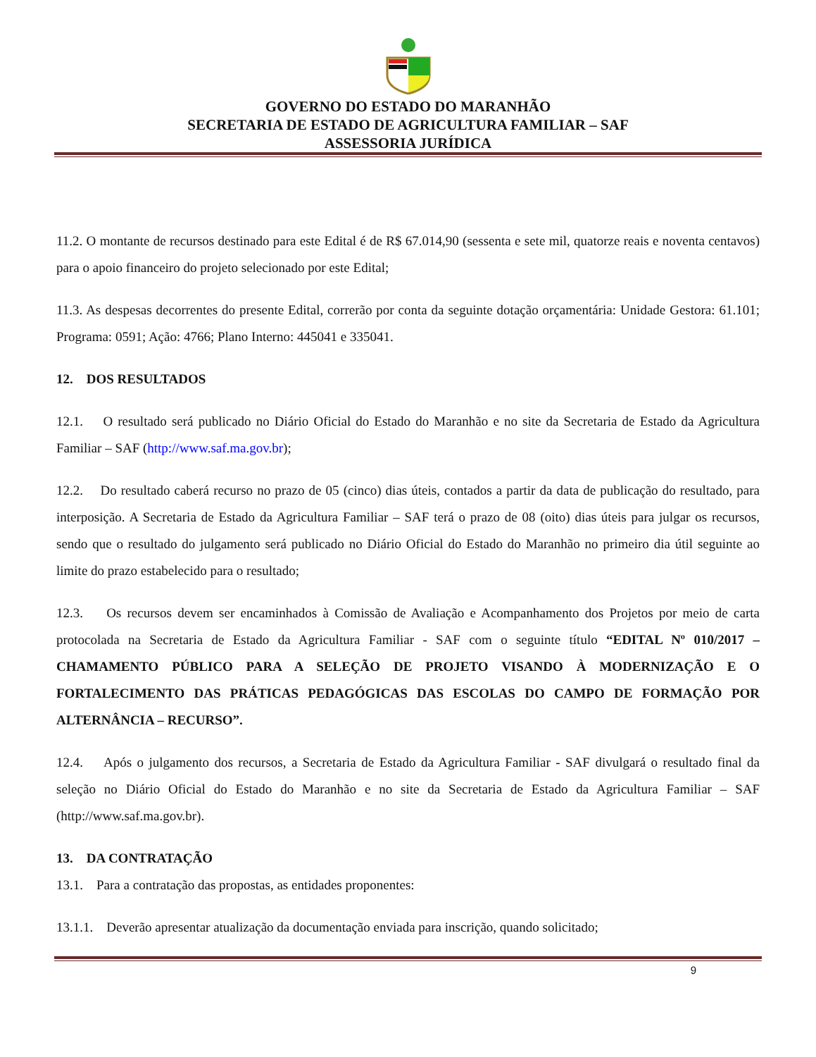GOVERNO DO ESTADO DO MARANHÃO
SECRETARIA DE ESTADO DE AGRICULTURA FAMILIAR – SAF
ASSESSORIA JURÍDICA
11.2. O montante de recursos destinado para este Edital é de R$ 67.014,90 (sessenta e sete mil, quatorze reais e noventa centavos) para o apoio financeiro do projeto selecionado por este Edital;
11.3. As despesas decorrentes do presente Edital, correrão por conta da seguinte dotação orçamentária: Unidade Gestora: 61.101; Programa: 0591; Ação: 4766; Plano Interno: 445041 e 335041.
12. DOS RESULTADOS
12.1. O resultado será publicado no Diário Oficial do Estado do Maranhão e no site da Secretaria de Estado da Agricultura Familiar – SAF (http://www.saf.ma.gov.br);
12.2. Do resultado caberá recurso no prazo de 05 (cinco) dias úteis, contados a partir da data de publicação do resultado, para interposição. A Secretaria de Estado da Agricultura Familiar – SAF terá o prazo de 08 (oito) dias úteis para julgar os recursos, sendo que o resultado do julgamento será publicado no Diário Oficial do Estado do Maranhão no primeiro dia útil seguinte ao limite do prazo estabelecido para o resultado;
12.3. Os recursos devem ser encaminhados à Comissão de Avaliação e Acompanhamento dos Projetos por meio de carta protocolada na Secretaria de Estado da Agricultura Familiar - SAF com o seguinte título “EDITAL Nº 010/2017 – CHAMAMENTO PÚBLICO PARA A SELEÇÃO DE PROJETO VISANDO À MODERNIZAÇÃO E O FORTALECIMENTO DAS PRÁTICAS PEDAGÓGICAS DAS ESCOLAS DO CAMPO DE FORMAÇÃO POR ALTERNÂNCIA – RECURSO”.
12.4. Após o julgamento dos recursos, a Secretaria de Estado da Agricultura Familiar - SAF divulgará o resultado final da seleção no Diário Oficial do Estado do Maranhão e no site da Secretaria de Estado da Agricultura Familiar – SAF (http://www.saf.ma.gov.br).
13. DA CONTRATAÇÃO
13.1. Para a contratação das propostas, as entidades proponentes:
13.1.1. Deverão apresentar atualização da documentação enviada para inscrição, quando solicitado;
9